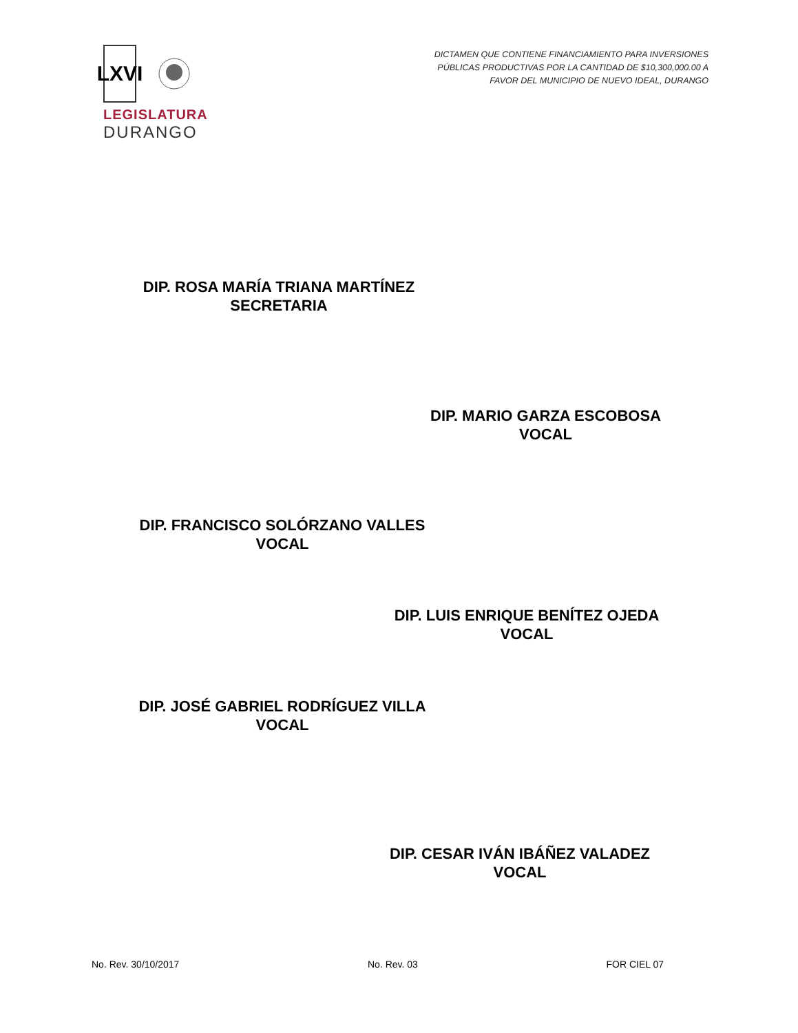LXVI
LEGISLATURA
DURANGO
DICTAMEN QUE CONTIENE FINANCIAMIENTO PARA INVERSIONES
PÚBLICAS PRODUCTIVAS POR LA CANTIDAD DE $10,300,000.00 A
FAVOR DEL MUNICIPIO DE NUEVO IDEAL, DURANGO
DIP. ROSA MARÍA TRIANA MARTÍNEZ
SECRETARIA
DIP. MARIO GARZA ESCOBOSA
VOCAL
DIP. FRANCISCO SOLÓRZANO VALLES
VOCAL
DIP. LUIS ENRIQUE BENÍTEZ OJEDA
VOCAL
DIP. JOSÉ GABRIEL RODRÍGUEZ VILLA
VOCAL
DIP. CESAR IVÁN IBÁÑEZ VALADEZ
VOCAL
No. Rev. 30/10/2017 No. Rev. 03 FOR CIEL 07